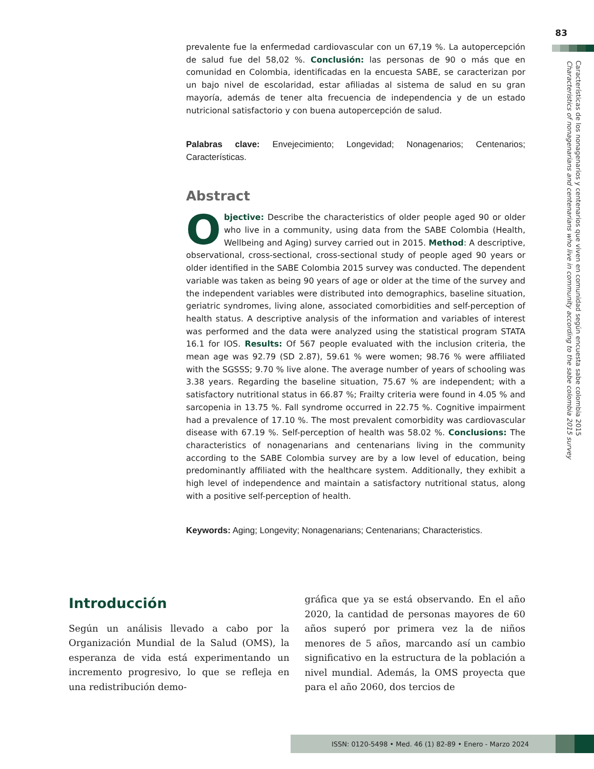83
Características de los nonagenarios y centenarios que viven en comunidad según encuesta sabe colombia 2015
Characteristics of nonagenarians and centenarians who live in community according to the sabe colombia 2015 survey
prevalente fue la enfermedad cardiovascular con un 67,19 %. La autopercepción de salud fue del 58,02 %. Conclusión: las personas de 90 o más que en comunidad en Colombia, identificadas en la encuesta SABE, se caracterizan por un bajo nivel de escolaridad, estar afiliadas al sistema de salud en su gran mayoría, además de tener alta frecuencia de independencia y de un estado nutricional satisfactorio y con buena autopercepción de salud.
Palabras clave: Envejecimiento; Longevidad; Nonagenarios; Centenarios; Características.
Abstract
Objective: Describe the characteristics of older people aged 90 or older who live in a community, using data from the SABE Colombia (Health, Wellbeing and Aging) survey carried out in 2015. Method: A descriptive, observational, cross-sectional, cross-sectional study of people aged 90 years or older identified in the SABE Colombia 2015 survey was conducted. The dependent variable was taken as being 90 years of age or older at the time of the survey and the independent variables were distributed into demographics, baseline situation, geriatric syndromes, living alone, associated comorbidities and self-perception of health status. A descriptive analysis of the information and variables of interest was performed and the data were analyzed using the statistical program STATA 16.1 for IOS. Results: Of 567 people evaluated with the inclusion criteria, the mean age was 92.79 (SD 2.87), 59.61 % were women; 98.76 % were affiliated with the SGSSS; 9.70 % live alone. The average number of years of schooling was 3.38 years. Regarding the baseline situation, 75.67 % are independent; with a satisfactory nutritional status in 66.87 %; Frailty criteria were found in 4.05 % and sarcopenia in 13.75 %. Fall syndrome occurred in 22.75 %. Cognitive impairment had a prevalence of 17.10 %. The most prevalent comorbidity was cardiovascular disease with 67.19 %. Self-perception of health was 58.02 %. Conclusions: The characteristics of nonagenarians and centenarians living in the community according to the SABE Colombia survey are by a low level of education, being predominantly affiliated with the healthcare system. Additionally, they exhibit a high level of independence and maintain a satisfactory nutritional status, along with a positive self-perception of health.
Keywords: Aging; Longevity; Nonagenarians; Centenarians; Characteristics.
Introducción
Según un análisis llevado a cabo por la Organización Mundial de la Salud (OMS), la esperanza de vida está experimentando un incremento progresivo, lo que se refleja en una redistribución demo-
gráfica que ya se está observando. En el año 2020, la cantidad de personas mayores de 60 años superó por primera vez la de niños menores de 5 años, marcando así un cambio significativo en la estructura de la población a nivel mundial. Además, la OMS proyecta que para el año 2060, dos tercios de
ISSN: 0120-5498 • Med. 46 (1) 82-89 • Enero - Marzo 2024